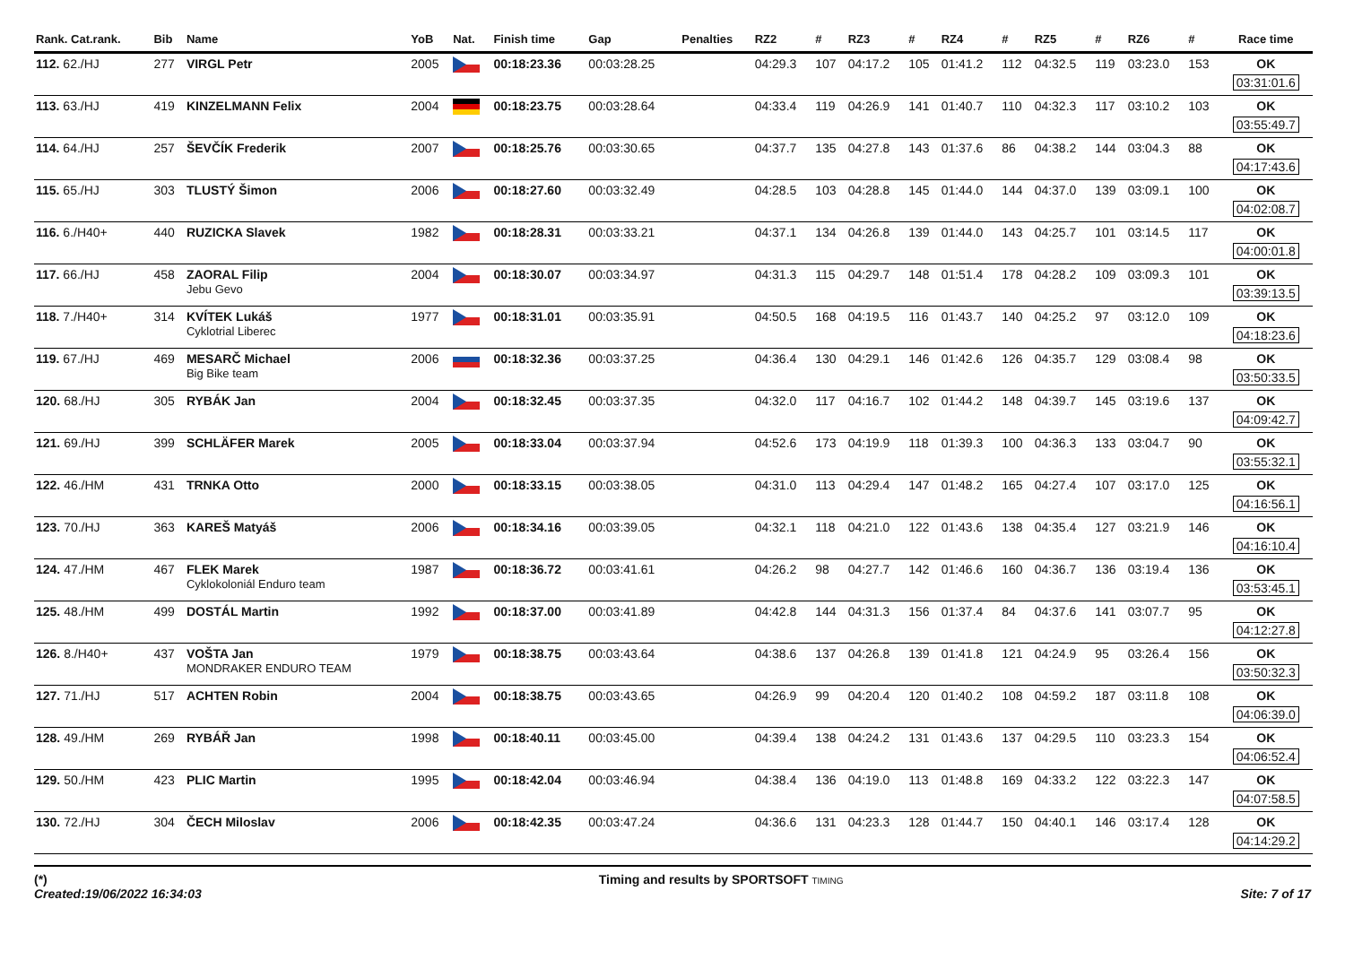| Rank. Cat.rank. | Bib | Name | YoB | Nat. | Finish time | Gap | Penalties | RZ2 | # | RZ3 | # | RZ4 | # | RZ5 | # | RZ6 | # | Race time |
| --- | --- | --- | --- | --- | --- | --- | --- | --- | --- | --- | --- | --- | --- | --- | --- | --- | --- | --- |
| 112. 62./HJ | 277 | VIRGL Petr | 2005 | | 00:18:23.36 | 00:03:28.25 | | 04:29.3 | 107 | 04:17.2 | 105 | 01:41.2 | 112 | 04:32.5 | 119 | 03:23.0 | 153 | OK 03:31:01.6 |
| 113. 63./HJ | 419 | KINZELMANN Felix | 2004 | | 00:18:23.75 | 00:03:28.64 | | 04:33.4 | 119 | 04:26.9 | 141 | 01:40.7 | 110 | 04:32.3 | 117 | 03:10.2 | 103 | OK 03:55:49.7 |
| 114. 64./HJ | 257 | ŠEVČÍK Frederik | 2007 | | 00:18:25.76 | 00:03:30.65 | | 04:37.7 | 135 | 04:27.8 | 143 | 01:37.6 | 86 | 04:38.2 | 144 | 03:04.3 | 88 | OK 04:17:43.6 |
| 115. 65./HJ | 303 | TLUSTÝ Šimon | 2006 | | 00:18:27.60 | 00:03:32.49 | | 04:28.5 | 103 | 04:28.8 | 145 | 01:44.0 | 144 | 04:37.0 | 139 | 03:09.1 | 100 | OK 04:02:08.7 |
| 116. 6./H40+ | 440 | RUZICKA Slavek | 1982 | | 00:18:28.31 | 00:03:33.21 | | 04:37.1 | 134 | 04:26.8 | 139 | 01:44.0 | 143 | 04:25.7 | 101 | 03:14.5 | 117 | OK 04:00:01.8 |
| 117. 66./HJ | 458 | ZAORAL Filip Jebu Gevo | 2004 | | 00:18:30.07 | 00:03:34.97 | | 04:31.3 | 115 | 04:29.7 | 148 | 01:51.4 | 178 | 04:28.2 | 109 | 03:09.3 | 101 | OK 03:39:13.5 |
| 118. 7./H40+ | 314 | KVÍTEK Lukáš Cyklotrial Liberec | 1977 | | 00:18:31.01 | 00:03:35.91 | | 04:50.5 | 168 | 04:19.5 | 116 | 01:43.7 | 140 | 04:25.2 | 97 | 03:12.0 | 109 | OK 04:18:23.6 |
| 119. 67./HJ | 469 | MESARČ Michael Big Bike team | 2006 | | 00:18:32.36 | 00:03:37.25 | | 04:36.4 | 130 | 04:29.1 | 146 | 01:42.6 | 126 | 04:35.7 | 129 | 03:08.4 | 98 | OK 03:50:33.5 |
| 120. 68./HJ | 305 | RYBÁK Jan | 2004 | | 00:18:32.45 | 00:03:37.35 | | 04:32.0 | 117 | 04:16.7 | 102 | 01:44.2 | 148 | 04:39.7 | 145 | 03:19.6 | 137 | OK 04:09:42.7 |
| 121. 69./HJ | 399 | SCHLÄFER Marek | 2005 | | 00:18:33.04 | 00:03:37.94 | | 04:52.6 | 173 | 04:19.9 | 118 | 01:39.3 | 100 | 04:36.3 | 133 | 03:04.7 | 90 | OK 03:55:32.1 |
| 122. 46./HM | 431 | TRNKA Otto | 2000 | | 00:18:33.15 | 00:03:38.05 | | 04:31.0 | 113 | 04:29.4 | 147 | 01:48.2 | 165 | 04:27.4 | 107 | 03:17.0 | 125 | OK 04:16:56.1 |
| 123. 70./HJ | 363 | KAREŠ Matyáš | 2006 | | 00:18:34.16 | 00:03:39.05 | | 04:32.1 | 118 | 04:21.0 | 122 | 01:43.6 | 138 | 04:35.4 | 127 | 03:21.9 | 146 | OK 04:16:10.4 |
| 124. 47./HM | 467 | FLEK Marek Cyklokoloniál Enduro team | 1987 | | 00:18:36.72 | 00:03:41.61 | | 04:26.2 | 98 | 04:27.7 | 142 | 01:46.6 | 160 | 04:36.7 | 136 | 03:19.4 | 136 | OK 03:53:45.1 |
| 125. 48./HM | 499 | DOSTÁL Martin | 1992 | | 00:18:37.00 | 00:03:41.89 | | 04:42.8 | 144 | 04:31.3 | 156 | 01:37.4 | 84 | 04:37.6 | 141 | 03:07.7 | 95 | OK 04:12:27.8 |
| 126. 8./H40+ | 437 | VOŠTA Jan MONDRAKER ENDURO TEAM | 1979 | | 00:18:38.75 | 00:03:43.64 | | 04:38.6 | 137 | 04:26.8 | 139 | 01:41.8 | 121 | 04:24.9 | 95 | 03:26.4 | 156 | OK 03:50:32.3 |
| 127. 71./HJ | 517 | ACHTEN Robin | 2004 | | 00:18:38.75 | 00:03:43.65 | | 04:26.9 | 99 | 04:20.4 | 120 | 01:40.2 | 108 | 04:59.2 | 187 | 03:11.8 | 108 | OK 04:06:39.0 |
| 128. 49./HM | 269 | RYBÁŘ Jan | 1998 | | 00:18:40.11 | 00:03:45.00 | | 04:39.4 | 138 | 04:24.2 | 131 | 01:43.6 | 137 | 04:29.5 | 110 | 03:23.3 | 154 | OK 04:06:52.4 |
| 129. 50./HM | 423 | PLIC Martin | 1995 | | 00:18:42.04 | 00:03:46.94 | | 04:38.4 | 136 | 04:19.0 | 113 | 01:48.8 | 169 | 04:33.2 | 122 | 03:22.3 | 147 | OK 04:07:58.5 |
| 130. 72./HJ | 304 | ČECH Miloslav | 2006 | | 00:18:42.35 | 00:03:47.24 | | 04:36.6 | 131 | 04:23.3 | 128 | 01:44.7 | 150 | 04:40.1 | 146 | 03:17.4 | 128 | OK 04:14:29.2 |
(*)
Created:19/06/2022 16:34:03
Timing and results by SPORTSOFT TIMING
Site: 7 of 17